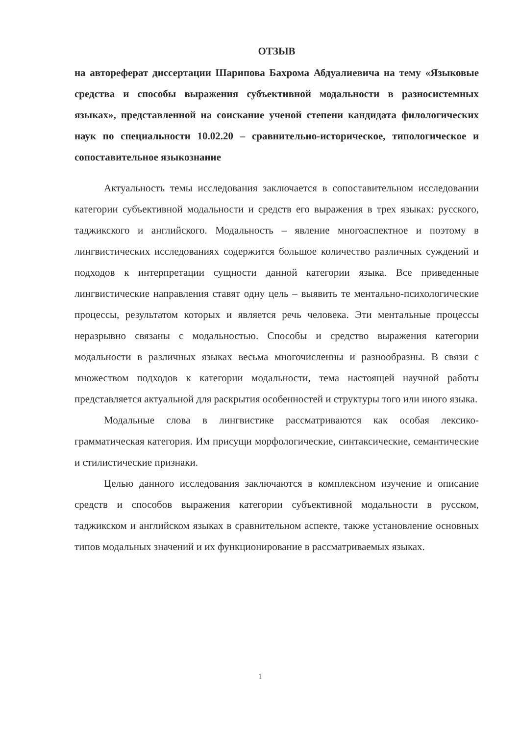ОТЗЫВ
на автореферат диссертации Шарипова Бахрома Абдуалиевича на тему «Языковые средства и способы выражения субъективной модальности в разносистемных языках», представленной на соискание ученой степени кандидата филологических наук по специальности 10.02.20 – сравнительно-историческое, типологическое и сопоставительное языкознание
Актуальность темы исследования заключается в сопоставительном исследовании категории субъективной модальности и средств его выражения в трех языках: русского, таджикского и английского. Модальность – явление многоаспектное и поэтому в лингвистических исследованиях содержится большое количество различных суждений и подходов к интерпретации сущности данной категории языка. Все приведенные лингвистические направления ставят одну цель – выявить те ментально-психологические процессы, результатом которых и является речь человека. Эти ментальные процессы неразрывно связаны с модальностью. Способы и средство выражения категории модальности в различных языках весьма многочисленны и разнообразны. В связи с множеством подходов к категории модальности, тема настоящей научной работы представляется актуальной для раскрытия особенностей и структуры того или иного языка.
Модальные слова в лингвистике рассматриваются как особая лексико-грамматическая категория. Им присущи морфологические, синтаксические, семантические и стилистические признаки.
Целью данного исследования заключаются в комплексном изучение и описание средств и способов выражения категории субъективной модальности в русском, таджикском и английском языках в сравнительном аспекте, также установление основных типов модальных значений и их функционирование в рассматриваемых языках.
1